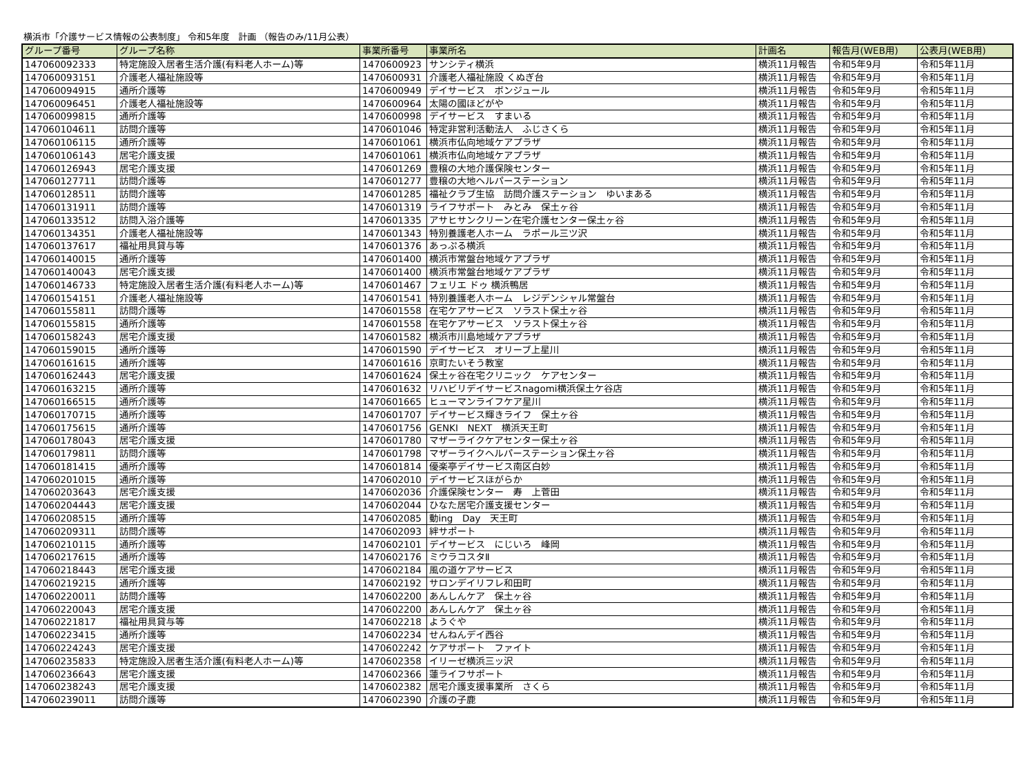横浜市「介護サービス情報の公表制度」 令和5年度　計画 （報告のみ/11月公表）
| グループ番号 | グループ名称 | 事業所番号 | 事業所名 | 計画名 | 報告月(WEB用) | 公表月(WEB用) |
| --- | --- | --- | --- | --- | --- | --- |
| 147060092333 | 特定施設入居者生活介護(有料老人ホーム)等 | 1470600923 | サンシティ横浜 | 横浜11月報告 | 令和5年9月 | 令和5年11月 |
| 147060093151 | 介護老人福祉施設等 | 1470600931 | 介護老人福祉施設 くぬぎ台 | 横浜11月報告 | 令和5年9月 | 令和5年11月 |
| 147060094915 | 通所介護等 | 1470600949 | デイサービス ボンジュール | 横浜11月報告 | 令和5年9月 | 令和5年11月 |
| 147060096451 | 介護老人福祉施設等 | 1470600964 | 太陽の國ほどがや | 横浜11月報告 | 令和5年9月 | 令和5年11月 |
| 147060099815 | 通所介護等 | 1470600998 | デイサービス すまいる | 横浜11月報告 | 令和5年9月 | 令和5年11月 |
| 147060104611 | 訪問介護等 | 1470601046 | 特定非営利活動法人 ふじさくら | 横浜11月報告 | 令和5年9月 | 令和5年11月 |
| 147060106115 | 通所介護等 | 1470601061 | 横浜市仏向地域ケアプラザ | 横浜11月報告 | 令和5年9月 | 令和5年11月 |
| 147060106143 | 居宅介護支援 | 1470601061 | 横浜市仏向地域ケアプラザ | 横浜11月報告 | 令和5年9月 | 令和5年11月 |
| 147060126943 | 居宅介護支援 | 1470601269 | 豊穣の大地介護保険センター | 横浜11月報告 | 令和5年9月 | 令和5年11月 |
| 147060127711 | 訪問介護等 | 1470601277 | 豊穣の大地ヘルパーステーション | 横浜11月報告 | 令和5年9月 | 令和5年11月 |
| 147060128511 | 訪問介護等 | 1470601285 | 福祉クラブ生協 訪問介護ステーション ゆいまある | 横浜11月報告 | 令和5年9月 | 令和5年11月 |
| 147060131911 | 訪問介護等 | 1470601319 | ライフサポート みとみ 保土ヶ谷 | 横浜11月報告 | 令和5年9月 | 令和5年11月 |
| 147060133512 | 訪問入浴介護等 | 1470601335 | アサヒサンクリーン在宅介護センター保土ヶ谷 | 横浜11月報告 | 令和5年9月 | 令和5年11月 |
| 147060134351 | 介護老人福祉施設等 | 1470601343 | 特別養護老人ホーム ラポール三ツ沢 | 横浜11月報告 | 令和5年9月 | 令和5年11月 |
| 147060137617 | 福祉用具貸与等 | 1470601376 | あっぷる横浜 | 横浜11月報告 | 令和5年9月 | 令和5年11月 |
| 147060140015 | 通所介護等 | 1470601400 | 横浜市常盤台地域ケアプラザ | 横浜11月報告 | 令和5年9月 | 令和5年11月 |
| 147060140043 | 居宅介護支援 | 1470601400 | 横浜市常盤台地域ケアプラザ | 横浜11月報告 | 令和5年9月 | 令和5年11月 |
| 147060146733 | 特定施設入居者生活介護(有料老人ホーム)等 | 1470601467 | フェリエ ドゥ 横浜鴨居 | 横浜11月報告 | 令和5年9月 | 令和5年11月 |
| 147060154151 | 介護老人福祉施設等 | 1470601541 | 特別養護老人ホーム レジデンシャル常盤台 | 横浜11月報告 | 令和5年9月 | 令和5年11月 |
| 147060155811 | 訪問介護等 | 1470601558 | 在宅ケアサービス ソラスト保土ヶ谷 | 横浜11月報告 | 令和5年9月 | 令和5年11月 |
| 147060155815 | 通所介護等 | 1470601558 | 在宅ケアサービス ソラスト保土ヶ谷 | 横浜11月報告 | 令和5年9月 | 令和5年11月 |
| 147060158243 | 居宅介護支援 | 1470601582 | 横浜市川島地域ケアプラザ | 横浜11月報告 | 令和5年9月 | 令和5年11月 |
| 147060159015 | 通所介護等 | 1470601590 | デイサービス オリーブ上星川 | 横浜11月報告 | 令和5年9月 | 令和5年11月 |
| 147060161615 | 通所介護等 | 1470601616 | 京町たいそう教室 | 横浜11月報告 | 令和5年9月 | 令和5年11月 |
| 147060162443 | 居宅介護支援 | 1470601624 | 保土ヶ谷在宅クリニック ケアセンター | 横浜11月報告 | 令和5年9月 | 令和5年11月 |
| 147060163215 | 通所介護等 | 1470601632 | リハビリデイサービスnagomi横浜保土ケ谷店 | 横浜11月報告 | 令和5年9月 | 令和5年11月 |
| 147060166515 | 通所介護等 | 1470601665 | ヒューマンライフケア星川 | 横浜11月報告 | 令和5年9月 | 令和5年11月 |
| 147060170715 | 通所介護等 | 1470601707 | デイサービス輝きライフ 保土ヶ谷 | 横浜11月報告 | 令和5年9月 | 令和5年11月 |
| 147060175615 | 通所介護等 | 1470601756 | GENKI NEXT 横浜天王町 | 横浜11月報告 | 令和5年9月 | 令和5年11月 |
| 147060178043 | 居宅介護支援 | 1470601780 | マザーライクケアセンター保土ヶ谷 | 横浜11月報告 | 令和5年9月 | 令和5年11月 |
| 147060179811 | 訪問介護等 | 1470601798 | マザーライクヘルパーステーション保土ヶ谷 | 横浜11月報告 | 令和5年9月 | 令和5年11月 |
| 147060181415 | 通所介護等 | 1470601814 | 優楽亭デイサービス南区白妙 | 横浜11月報告 | 令和5年9月 | 令和5年11月 |
| 147060201015 | 通所介護等 | 1470602010 | デイサービスほがらか | 横浜11月報告 | 令和5年9月 | 令和5年11月 |
| 147060203643 | 居宅介護支援 | 1470602036 | 介護保険センター 寿 上菅田 | 横浜11月報告 | 令和5年9月 | 令和5年11月 |
| 147060204443 | 居宅介護支援 | 1470602044 | ひなた居宅介護支援センター | 横浜11月報告 | 令和5年9月 | 令和5年11月 |
| 147060208515 | 通所介護等 | 1470602085 | 動ing Day 天王町 | 横浜11月報告 | 令和5年9月 | 令和5年11月 |
| 147060209311 | 訪問介護等 | 1470602093 | 絆サポート | 横浜11月報告 | 令和5年9月 | 令和5年11月 |
| 147060210115 | 通所介護等 | 1470602101 | デイサービス にじいろ 峰岡 | 横浜11月報告 | 令和5年9月 | 令和5年11月 |
| 147060217615 | 通所介護等 | 1470602176 | ミウラコスタⅡ | 横浜11月報告 | 令和5年9月 | 令和5年11月 |
| 147060218443 | 居宅介護支援 | 1470602184 | 風の道ケアサービス | 横浜11月報告 | 令和5年9月 | 令和5年11月 |
| 147060219215 | 通所介護等 | 1470602192 | サロンデイリフレ和田町 | 横浜11月報告 | 令和5年9月 | 令和5年11月 |
| 147060220011 | 訪問介護等 | 1470602200 | あんしんケア 保土ヶ谷 | 横浜11月報告 | 令和5年9月 | 令和5年11月 |
| 147060220043 | 居宅介護支援 | 1470602200 | あんしんケア 保土ヶ谷 | 横浜11月報告 | 令和5年9月 | 令和5年11月 |
| 147060221817 | 福祉用具貸与等 | 1470602218 | ようぐや | 横浜11月報告 | 令和5年9月 | 令和5年11月 |
| 147060223415 | 通所介護等 | 1470602234 | せんねんデイ西谷 | 横浜11月報告 | 令和5年9月 | 令和5年11月 |
| 147060224243 | 居宅介護支援 | 1470602242 | ケアサポート ファイト | 横浜11月報告 | 令和5年9月 | 令和5年11月 |
| 147060235833 | 特定施設入居者生活介護(有料老人ホーム)等 | 1470602358 | イリーゼ横浜三ッ沢 | 横浜11月報告 | 令和5年9月 | 令和5年11月 |
| 147060236643 | 居宅介護支援 | 1470602366 | 蓮ライフサポート | 横浜11月報告 | 令和5年9月 | 令和5年11月 |
| 147060238243 | 居宅介護支援 | 1470602382 | 居宅介護支援事業所 さくら | 横浜11月報告 | 令和5年9月 | 令和5年11月 |
| 147060239011 | 訪問介護等 | 1470602390 | 介護の子鹿 | 横浜11月報告 | 令和5年9月 | 令和5年11月 |